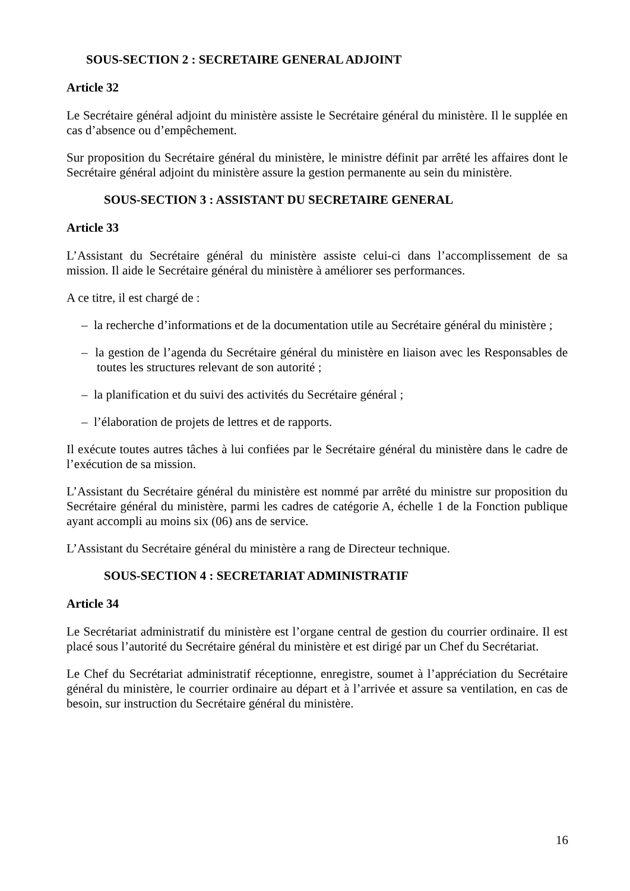SOUS-SECTION 2 : SECRETAIRE GENERAL ADJOINT
Article 32
Le Secrétaire général adjoint du ministère assiste le Secrétaire général du ministère. Il le supplée en cas d’absence ou d’empêchement.
Sur proposition du Secrétaire général du ministère, le ministre définit par arrêté les affaires dont le Secrétaire général adjoint du ministère assure la gestion permanente au sein du ministère.
SOUS-SECTION 3 : ASSISTANT DU SECRETAIRE GENERAL
Article 33
L’Assistant du Secrétaire général du ministère assiste celui-ci dans l’accomplissement de sa mission. Il aide le Secrétaire général du ministère à améliorer ses performances.
A ce titre, il est chargé de :
– la recherche d’informations et de la documentation utile au Secrétaire général du ministère ;
– la gestion de l’agenda du Secrétaire général du ministère en liaison avec les Responsables de toutes les structures relevant de son autorité ;
– la planification et du suivi des activités du Secrétaire général ;
– l’élaboration de projets de lettres et de rapports.
Il exécute toutes autres tâches à lui confiées par le Secrétaire général du ministère dans le cadre de l’exécution de sa mission.
L’Assistant du Secrétaire général du ministère est nommé par arrêté du ministre sur proposition du Secrétaire général du ministère, parmi les cadres de catégorie A, échelle 1 de la Fonction publique ayant accompli au moins six (06) ans de service.
L’Assistant du Secrétaire général du ministère a rang de Directeur technique.
SOUS-SECTION 4 : SECRETARIAT ADMINISTRATIF
Article 34
Le Secrétariat administratif du ministère est l’organe central de gestion du courrier ordinaire. Il est placé sous l’autorité du Secrétaire général du ministère et est dirigé par un Chef du Secrétariat.
Le Chef du Secrétariat administratif réceptionne, enregistre, soumet à l’appréciation du Secrétaire général du ministère, le courrier ordinaire au départ et à l’arrivée et assure sa ventilation, en cas de besoin, sur instruction du Secrétaire général du ministère.
16